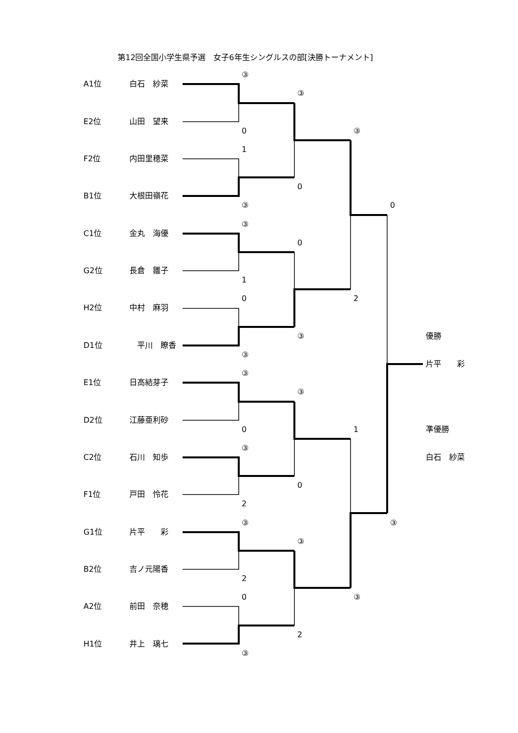第12回全国小学生県予選　女子6年生シングルスの部[決勝トーナメント]
③
A1位
白石　紗菜
③
E2位
山田　望来
0
③
1
F2位
内田里穂菜
0
B1位
大根田嶺花
③
0
③
C1位
金丸　海優
0
G2位
長倉　雛子
1
0
2
H2位
中村　麻羽
③
優勝
D1位
　平川　瞭香
③
片平　　彩
③
E1位
日高結芽子
③
D2位
江藤亜利砂
0
1
準優勝
③
C2位
石川　知歩
白石　紗菜
0
F1位
戸田　怜花
2
③
③
G1位
片平　　彩
③
B2位
吉ノ元陽香
2
0
③
A2位
前田　奈穂
2
H1位
井上　璃七
③